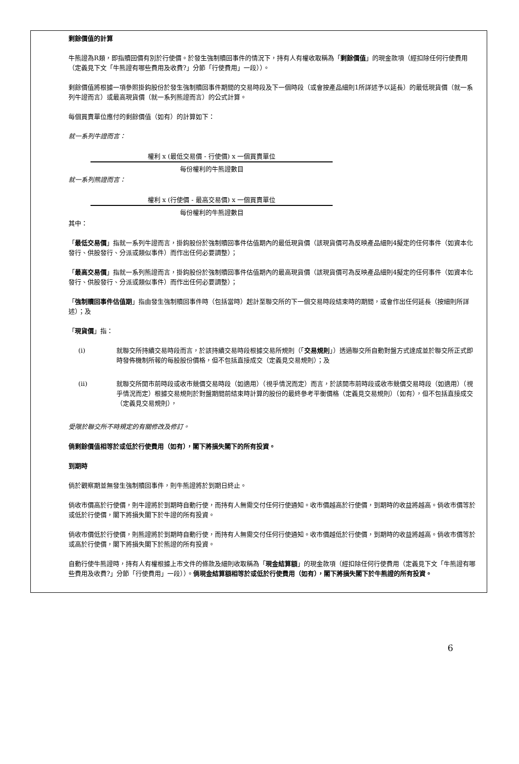剩餘價值的計算
牛熊證為R類，即指贖回價有別於行使價。於發生強制贖回事件的情況下，持有人有權收取稱為「剩餘價值」的現金款項（經扣除任何行使費用（定義見下文「牛熊證有哪些費用及收費?」分節「行使費用」一段））。
剩餘價值將根據一項參照掛鈎股份於發生強制贖回事件期間的交易時段及下一個時段（或會按產品細則1所詳述予以延長）的最低現貨價（就一系列牛證而言）或最高現貨價（就一系列熊證而言）的公式計算。
每個買賣單位應付的剩餘價值（如有）的計算如下：
就一系列牛證而言：
權利 x (最低交易價 - 行使價) x 一個買賣單位
每份權利的牛熊證數目
就一系列熊證而言：
權利 x (行使價 - 最高交易價) x 一個買賣單位
每份權利的牛熊證數目
其中：
「最低交易價」指就一系列牛證而言，掛鈎股份於強制贖回事件估值期內的最低現貨價（該現貨價可為反映產品細則4擬定的任何事件（如資本化發行、供股發行、分派或類似事件）而作出任何必要調整）；
「最高交易價」指就一系列熊證而言，掛鈎股份於強制贖回事件估值期內的最高現貨價（該現貨價可為反映產品細則4擬定的任何事件（如資本化發行、供股發行、分派或類似事件）而作出任何必要調整）；
「強制贖回事件估值期」指由發生強制贖回事件時（包括當時）起計至聯交所的下一個交易時段結束時的期間，或會作出任何延長（按細則所詳述）；及
「現貨價」指：
(i) 就聯交所持續交易時段而言，於該持續交易時段根據交易所規則（「交易規則」）透過聯交所自動對盤方式達成並於聯交所正式即時發佈機制所報的每股股份價格，但不包括直接成交（定義見交易規則）；及
(ii) 就聯交所開市前時段或收市競價交易時段（如適用）（視乎情況而定）而言，於該開市前時段或收市競價交易時段（如適用）（視乎情況而定）根據交易規則於對盤期間前結束時計算的股份的最終參考平衡價格（定義見交易規則）（如有），但不包括直接成交（定義見交易規則），
受限於聯交所不時規定的有關修改及修訂。
倘剩餘價值相等於或低於行使費用（如有），閣下將損失閣下的所有投資。
到期時
倘於觀察期並無發生強制贖回事件，則牛熊證將於到期日終止。
倘收市價高於行使價，則牛證將於到期時自動行使，而持有人無需交付任何行使通知。收市價越高於行使價，到期時的收益將越高。倘收市價等於或低於行使價，閣下將損失閣下於牛證的所有投資。
倘收市價低於行使價，則熊證將於到期時自動行使，而持有人無需交付任何行使通知。收市價越低於行使價，到期時的收益將越高。倘收市價等於或高於行使價，閣下將損失閣下於熊證的所有投資。
自動行使牛熊證時，持有人有權根據上市文件的條款及細則收取稱為「現金結算額」的現金款項（經扣除任何行使費用（定義見下文「牛熊證有哪些費用及收費?」分節「行使費用」一段））。倘現金結算額相等於或低於行使費用（如有），閣下將損失閣下於牛熊證的所有投資。
6